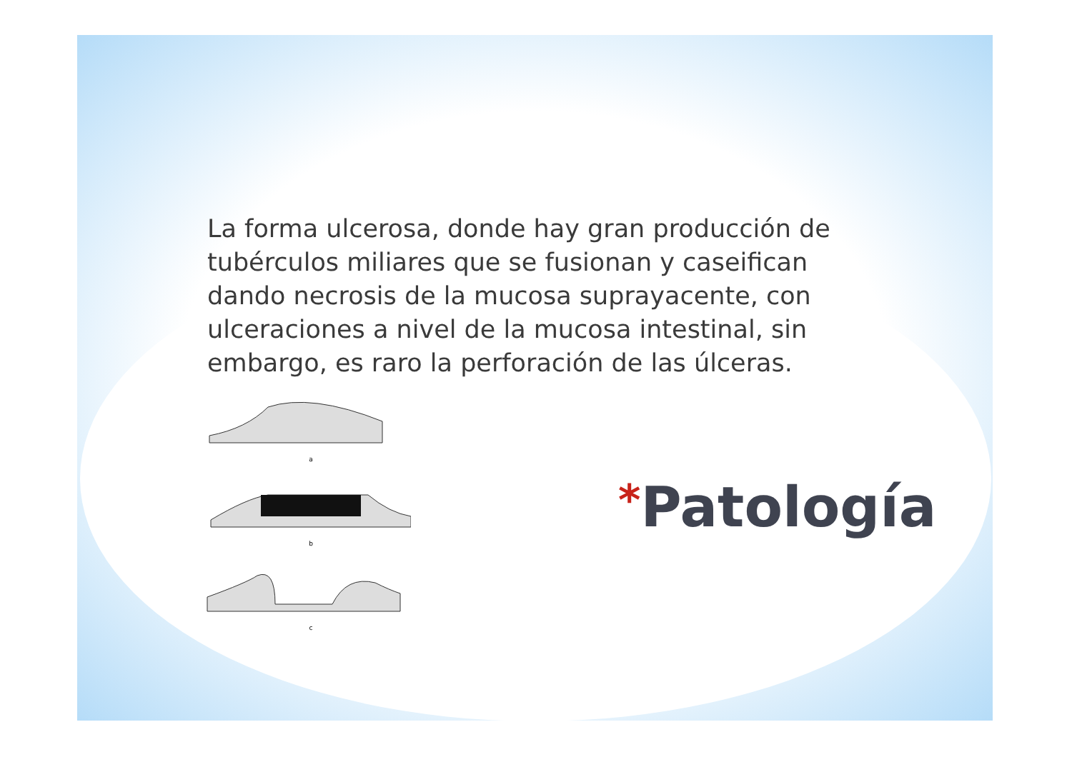La forma ulcerosa, donde hay gran producción de tubérculos miliares que se fusionan y caseifican dando necrosis de la mucosa suprayacente, con ulceraciones a nivel de la mucosa intestinal, sin embargo, es raro la perforación de las úlceras.
a
b
c
*Patología